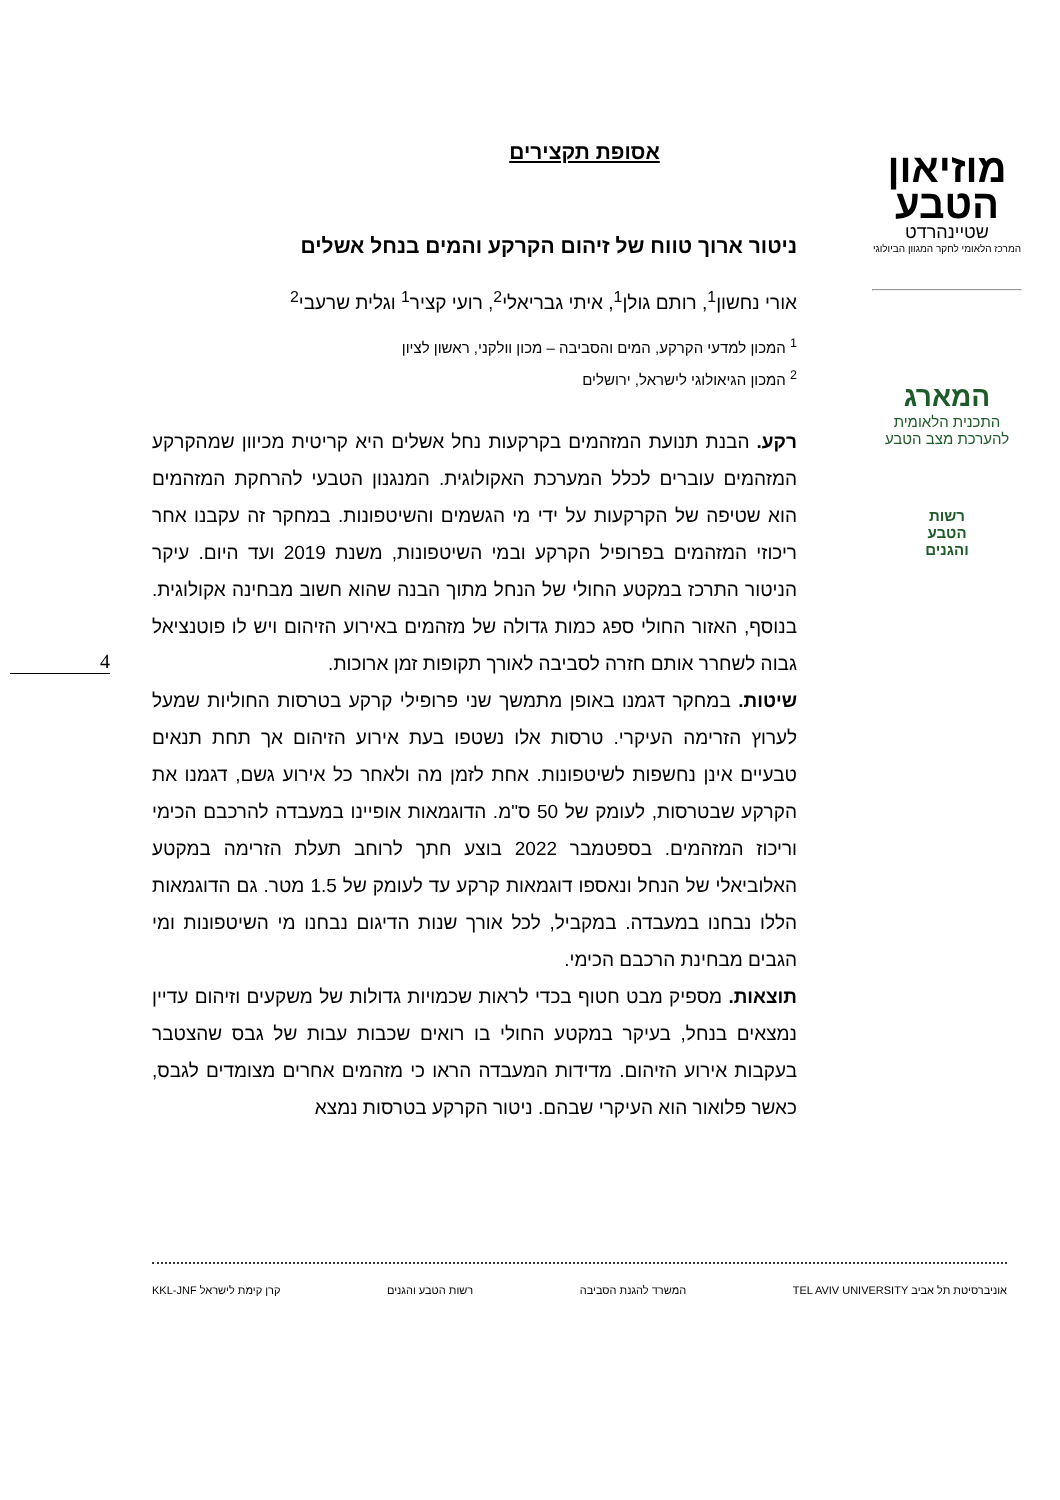מוזיאון
הטבע
שטיינהרדט
המרכז הלאומי לחקר המגוון הביולוגי
המארג
התכנית הלאומית
להערכת מצב הטבע
רשות
הטבע
והגנים
אסופת תקצירים
ניטור ארוך טווח של זיהום הקרקע והמים בנחל אשלים
אורי נחשון<sup>1</sup>, רותם גולן<sup>1</sup>, איתי גבריאלי<sup>2</sup>, רועי קציר<sup>1</sup> וגלית שרעבי<sup>2</sup>
<sup>1</sup> המכון למדעי הקרקע, המים והסביבה – מכון וולקני, ראשון לציון
<sup>2</sup> המכון הגיאולוגי לישראל, ירושלים
רקע. הבנת תנועת המזהמים בקרקעות נחל אשלים היא קריטית מכיוון שמהקרקע המזהמים עוברים לכלל המערכת האקולוגית. המנגנון הטבעי להרחקת המזהמים הוא שטיפה של הקרקעות על ידי מי הגשמים והשיטפונות. במחקר זה עקבנו אחר ריכוזי המזהמים בפרופיל הקרקע ובמי השיטפונות, משנת 2019 ועד היום. עיקר הניטור התרכז במקטע החולי של הנחל מתוך הבנה שהוא חשוב מבחינה אקולוגית. בנוסף, האזור החולי ספג כמות גדולה של מזהמים באירוע הזיהום ויש לו פוטנציאל גבוה לשחרר אותם חזרה לסביבה לאורך תקופות זמן ארוכות.
שיטות. במחקר דגמנו באופן מתמשך שני פרופילי קרקע בטרסות החוליות שמעל לערוץ הזרימה העיקרי. טרסות אלו נשטפו בעת אירוע הזיהום אך תחת תנאים טבעיים אינן נחשפות לשיטפונות. אחת לזמן מה ולאחר כל אירוע גשם, דגמנו את הקרקע שבטרסות, לעומק של 50 ס"מ. הדוגמאות אופיינו במעבדה להרכבם הכימי וריכוז המזהמים. בספטמבר 2022 בוצע חתך לרוחב תעלת הזרימה במקטע האלוביאלי של הנחל ונאספו דוגמאות קרקע עד לעומק של 1.5 מטר. גם הדוגמאות הללו נבחנו במעבדה. במקביל, לכל אורך שנות הדיגום נבחנו מי השיטפונות ומי הגבים מבחינת הרכבם הכימי.
תוצאות. מספיק מבט חטוף בכדי לראות שכמויות גדולות של משקעים וזיהום עדיין נמצאים בנחל, בעיקר במקטע החולי בו רואים שכבות עבות של גבס שהצטבר בעקבות אירוע הזיהום. מדידות המעבדה הראו כי מזהמים אחרים מצומדים לגבס, כאשר פלואור הוא העיקרי שבהם. ניטור הקרקע בטרסות נמצא
4
אוניברסיטת תל אביב TEL AVIV UNIVERSITY המשרד להגנת הסביבה רשות הטבע והגנים קרן קימת לישראל KKL-JNF